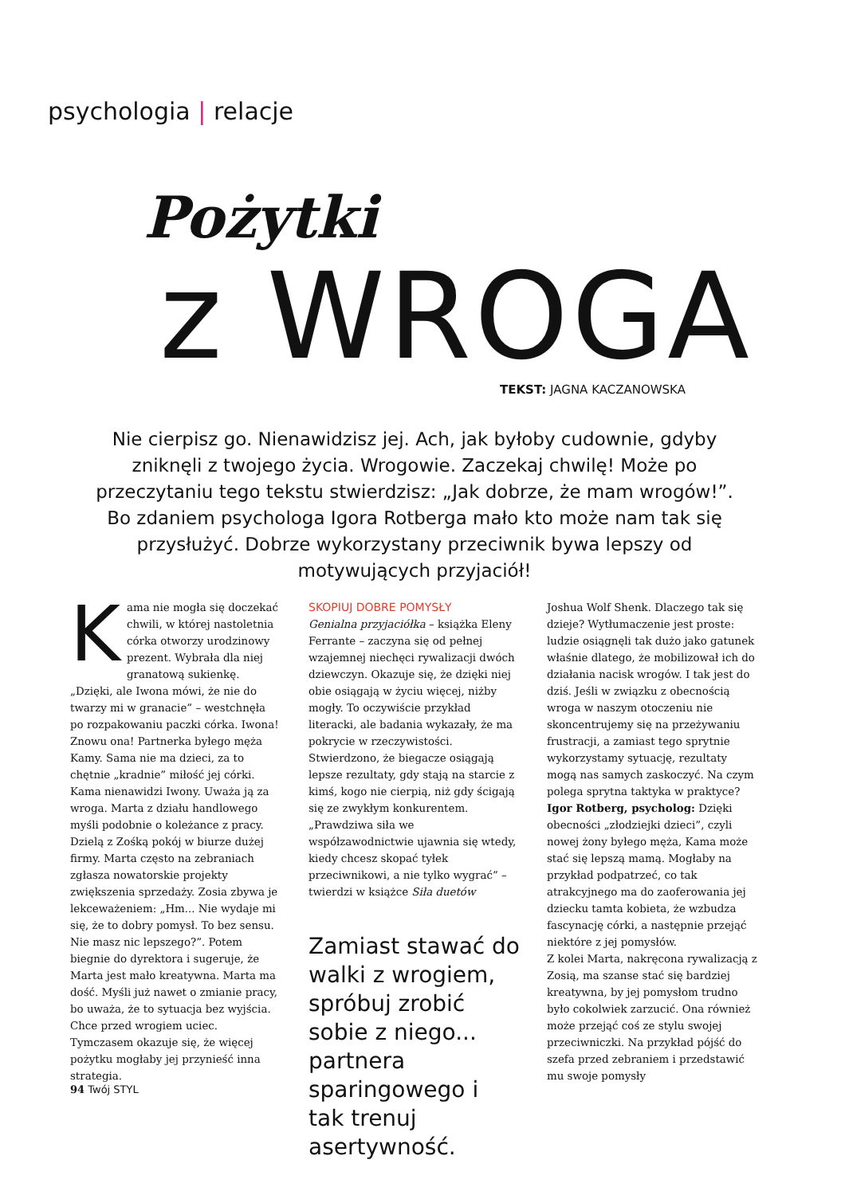psychologia | relacje
Pożytki
z WROGA TEKST: JAGNA KACZANOWSKA
Nie cierpisz go. Nienawidzisz jej. Ach, jak byłoby cudownie, gdyby zniknęli z twojego życia. Wrogowie. Zaczekaj chwilę! Może po przeczytaniu tego tekstu stwierdzisz: „Jak dobrze, że mam wrogów!”. Bo zdaniem psychologa Igora Rotberga mało kto może nam tak się przysłużyć. Dobrze wykorzystany przeciwnik bywa lepszy od motywujących przyjaciół!
Kama nie mogła się doczekać chwili, w której nastoletnia córka otworzy urodzinowy prezent. Wybrała dla niej granatową sukienkę. „Dzięki, ale Iwona mówi, że nie do twarzy mi w granacie” – westchnęła po rozpakowaniu paczki córka. Iwona! Znowu ona! Partnerka byłego męża Kamy. Sama nie ma dzieci, za to chętnie „kradnie” miłość jej córki. Kama nienawidzi Iwony. Uważa ją za wroga. Marta z działu handlowego myśli podobnie o koleżance z pracy. Dzielą z Zośką pokój w biurze dużej firmy. Marta często na zebraniach zgłasza nowatorskie projekty zwiększenia sprzedaży. Zosia zbywa je lekceważeniem: „Hm... Nie wydaje mi się, że to dobry pomysł. To bez sensu. Nie masz nic lepszego?”. Potem biegnie do dyrektora i sugeruje, że Marta jest mało kreatywna. Marta ma dość. Myśli już nawet o zmianie pracy, bo uważa, że to sytuacja bez wyjścia. Chce przed wrogiem uciec. Tymczasem okazuje się, że więcej pożytku mogłaby jej przynieść inna strategia.
SKOPIUJ DOBRE POMYSŁY
Genialna przyjaciółka – książka Eleny Ferrante – zaczyna się od pełnej wzajemnej niechęci rywalizacji dwóch dziewczyn. Okazuje się, że dzięki niej obie osiągają w życiu więcej, niżby mogły. To oczywiście przykład literacki, ale badania wykazały, że ma pokrycie w rzeczywistości. Stwierdzono, że biegacze osiągają lepsze rezultaty, gdy stają na starcie z kimś, kogo nie cierpią, niż gdy ścigają się ze zwykłym konkurentem. „Prawdziwa siła we współzawodnictwie ujawnia się wtedy, kiedy chcesz skopać tyłek przeciwnikowi, a nie tylko wygrać” – twierdzi w książce Siła duetów
Zamiast stawać do walki z wrogiem, spróbuj zrobić sobie z niego... partnera sparingowego i tak trenuj asertywność.
Joshua Wolf Shenk. Dlaczego tak się dzieje? Wytłumaczenie jest proste: ludzie osiągnęli tak dużo jako gatunek właśnie dlatego, że mobilizował ich do działania nacisk wrogów. I tak jest do dziś. Jeśli w związku z obecnością wroga w naszym otoczeniu nie skoncentrujemy się na przeżywaniu frustracji, a zamiast tego sprytnie wykorzystamy sytuację, rezultaty mogą nas samych zaskoczyć. Na czym polega sprytna taktyka w praktyce?
Igor Rotberg, psycholog: Dzięki obecności „złodziejki dzieci”, czyli nowej żony byłego męża, Kama może stać się lepszą mamą. Mogłaby na przykład podpatrzeć, co tak atrakcyjnego ma do zaoferowania jej dziecku tamta kobieta, że wzbudza fascynację córki, a następnie przejąć niektóre z jej pomysłów.
Z kolei Marta, nakręcona rywalizacją z Zosią, ma szanse stać się bardziej kreatywna, by jej pomysłom trudno było cokolwiek zarzucić. Ona również może przejąć coś ze stylu swojej przeciwniczki. Na przykład pójść do szefa przed zebraniem i przedstawić mu swoje pomysły
94 Twój STYL